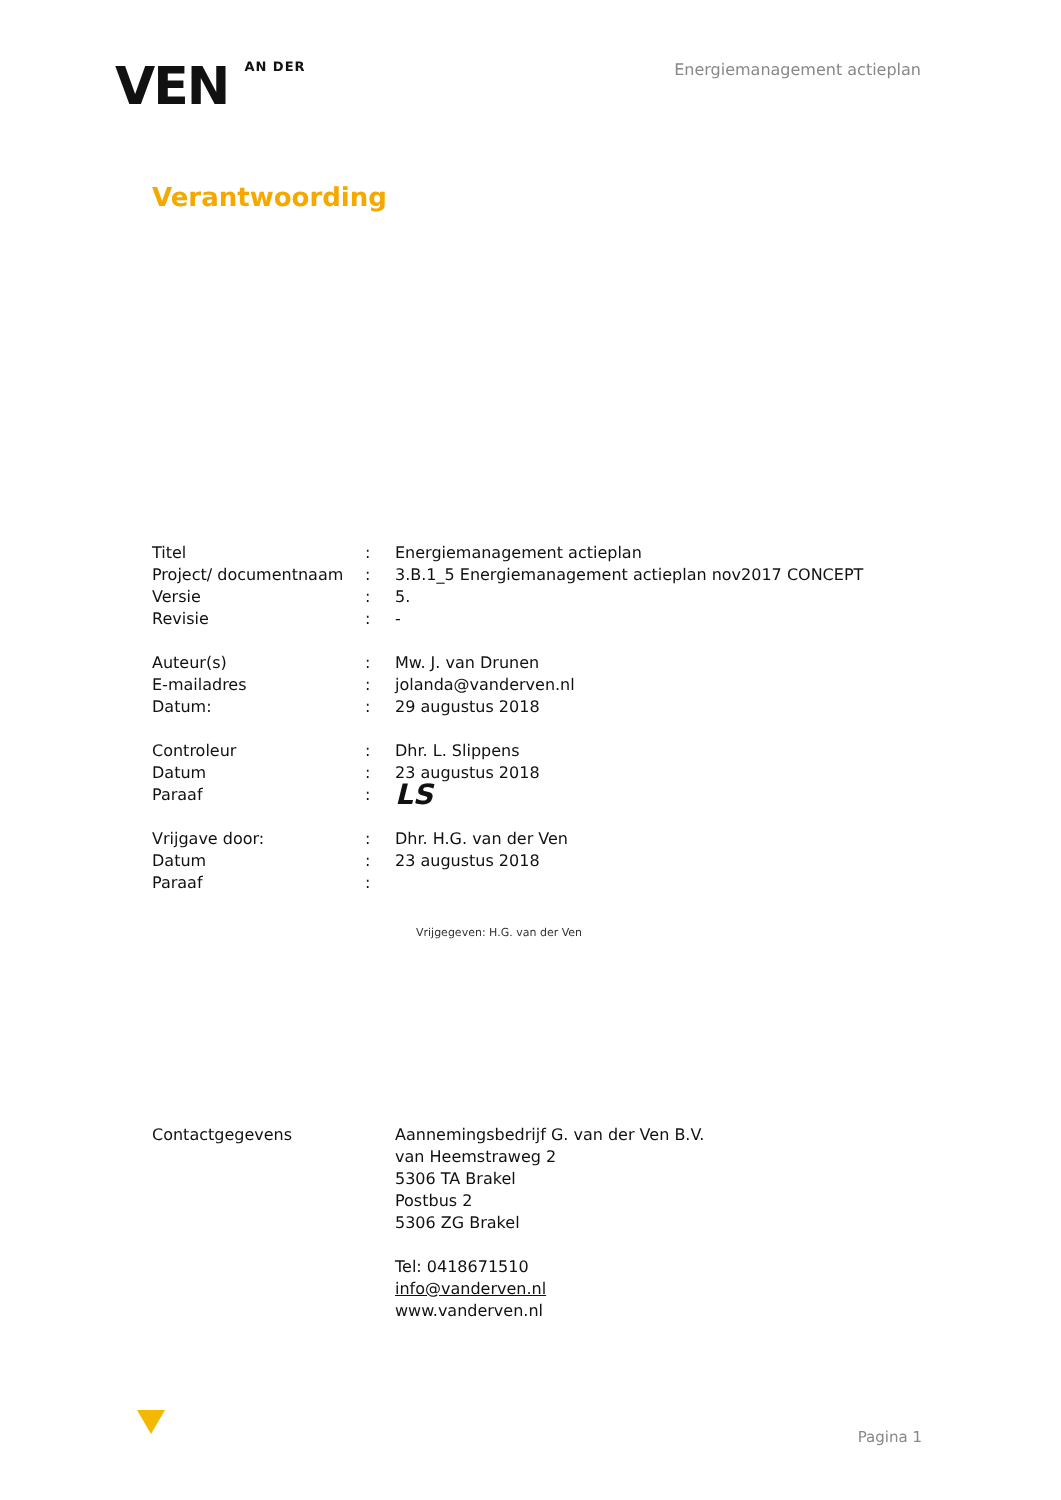VEN AN DER
Energiemanagement actieplan
Verantwoording
| Titel | : | Energiemanagement actieplan |
| Project/ documentnaam | : | 3.B.1_5 Energiemanagement actieplan nov2017 CONCEPT |
| Versie | : | 5. |
| Revisie | : | - |
| Auteur(s) | : | Mw. J. van Drunen |
| E-mailadres | : | jolanda@vanderven.nl |
| Datum: | : | 29 augustus 2018 |
| Controleur | : | Dhr. L. Slippens |
| Datum | : | 23 augustus 2018 |
| Paraaf | : | LS |
| Vrijgave door: | : | Dhr. H.G. van der Ven |
| Datum | : | 23 augustus 2018 |
| Paraaf | : | Vrijgegeven: H.G. van der Ven |
| Contactgegevens | | Aannemingsbedrijf G. van der Ven B.V. van Heemstraweg 2 5306 TA Brakel Postbus 2 5306 ZG Brakel Tel: 0418671510 info@vanderven.nl www.vanderven.nl |
Pagina 1